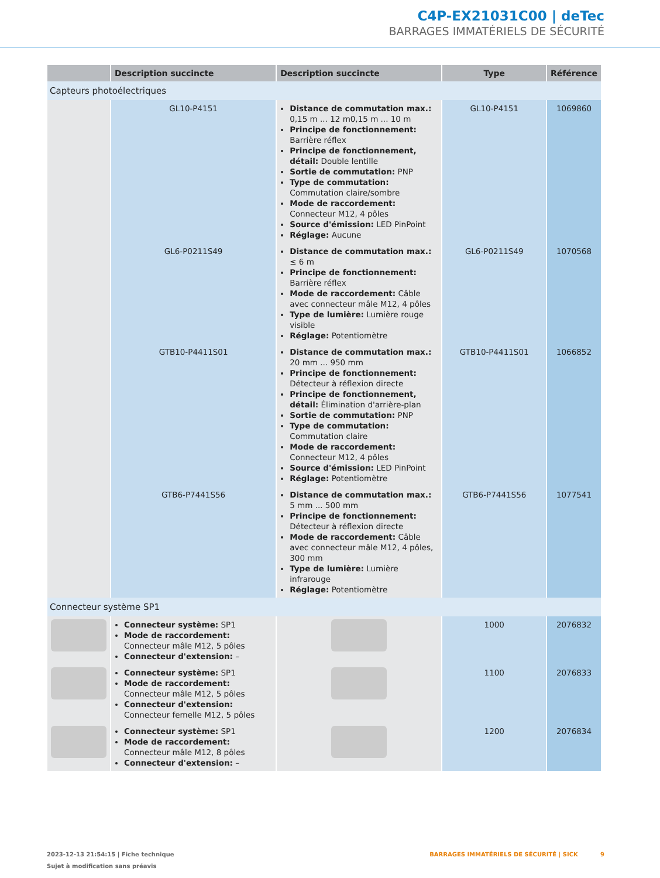C4P-EX21031C00 | deTec
BARRAGES IMMATÉRIELS DE SÉCURITÉ
| | Description succincte | Description succincte | Type | Référence |
| --- | --- | --- | --- | --- |
| Capteurs photoélectriques | | | | |
| | GL10-P4151 | Distance de commutation max.: 0,15 m ... 12 m0,15 m ... 10 m Principe de fonctionnement: Barrière réflex Principe de fonctionnement, détail: Double lentille Sortie de commutation: PNP Type de commutation: Commutation claire/sombre Mode de raccordement: Connecteur M12, 4 pôles Source d'émission: LED PinPoint Réglage: Aucune | GL10-P4151 | 1069860 |
| | GL6-P0211S49 | Distance de commutation max.: ≤ 6 m Principe de fonctionnement: Barrière réflex Mode de raccordement: Câble avec connecteur mâle M12, 4 pôles Type de lumière: Lumière rouge visible Réglage: Potentiomètre | GL6-P0211S49 | 1070568 |
| | GTB10-P4411S01 | Distance de commutation max.: 20 mm ... 950 mm Principe de fonctionnement: Détecteur à réflexion directe Principe de fonctionnement, détail: Élimination d'arrière-plan Sortie de commutation: PNP Type de commutation: Commutation claire Mode de raccordement: Connecteur M12, 4 pôles Source d'émission: LED PinPoint Réglage: Potentiomètre | GTB10-P4411S01 | 1066852 |
| | GTB6-P7441S56 | Distance de commutation max.: 5 mm ... 500 mm Principe de fonctionnement: Détecteur à réflexion directe Mode de raccordement: Câble avec connecteur mâle M12, 4 pôles, 300 mm Type de lumière: Lumière infrarouge Réglage: Potentiomètre | GTB6-P7441S56 | 1077541 |
| Connecteur système SP1 | | | | |
| | Connecteur système: SP1 Mode de raccordement: Connecteur mâle M12, 5 pôles Connecteur d'extension: – | | 1000 | 2076832 |
| | Connecteur système: SP1 Mode de raccordement: Connecteur mâle M12, 5 pôles Connecteur d'extension: Connecteur femelle M12, 5 pôles | | 1100 | 2076833 |
| | Connecteur système: SP1 Mode de raccordement: Connecteur mâle M12, 8 pôles Connecteur d'extension: – | | 1200 | 2076834 |
2023-12-13 21:54:15 | Fiche technique
Sujet à modification sans préavis
BARRAGES IMMATÉRIELS DE SÉCURITÉ | SICK 9